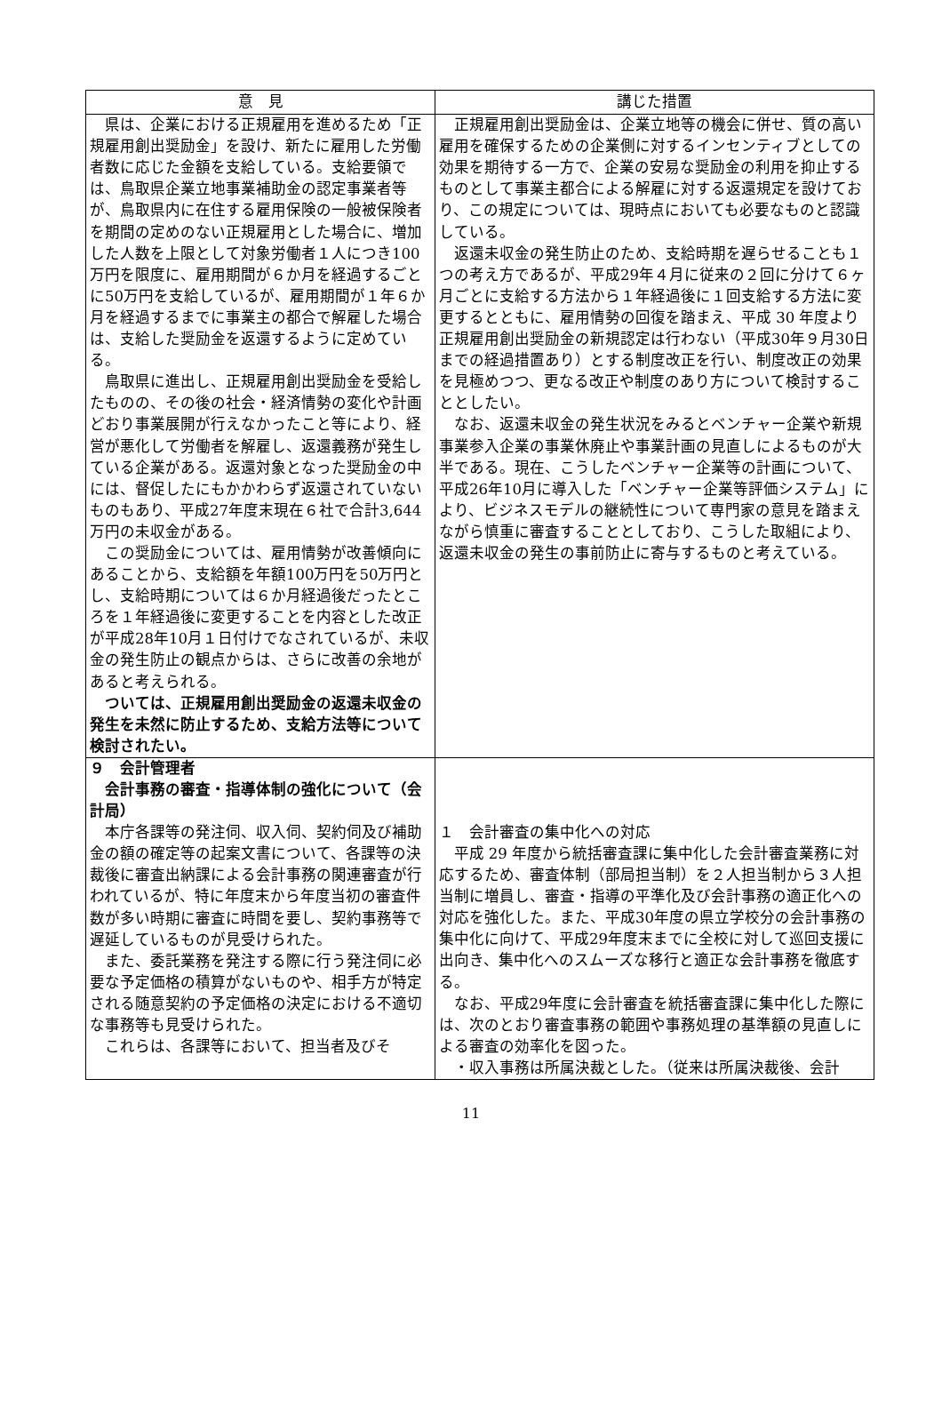| 意 見 | 講じた措置 |
| --- | --- |
| 県は、企業における正規雇用を進めるため「正規雇用創出奨励金」を設け、新たに雇用した労働者数に応じた金額を支給している。支給要領では、鳥取県企業立地事業補助金の認定事業者等が、鳥取県内に在住する雇用保険の一般被保険者を期間の定めのない正規雇用とした場合に、増加した人数を上限として対象労働者１人につき100万円を限度に、雇用期間が６か月を経過するごとに50万円を支給しているが、雇用期間が１年６か月を経過するまでに事業主の都合で解雇した場合は、支給した奨励金を返還するように定めている。 鳥取県に進出し、正規雇用創出奨励金を受給したものの、その後の社会・経済情勢の変化や計画どおり事業展開が行えなかったこと等により、経営が悪化して労働者を解雇し、返還義務が発生している企業がある。返還対象となった奨励金の中には、督促したにもかかわらず返還されていないものもあり、平成27年度末現在６社で合計3,644万円の未収金がある。 この奨励金については、雇用情勢が改善傾向にあることから、支給額を年額100万円を50万円とし、支給時期については６か月経過後だったところを１年経過後に変更することを内容とした改正が平成28年10月１日付けでなされているが、未収金の発生防止の観点からは、さらに改善の余地があると考えられる。 ついては、正規雇用創出奨励金の返還未収金の発生を未然に防止するため、支給方法等について検討されたい。 | 正規雇用創出奨励金は、企業立地等の機会に併せ、質の高い雇用を確保するための企業側に対するインセンティブとしての効果を期待する一方で、企業の安易な奨励金の利用を抑止するものとして事業主都合による解雇に対する返還規定を設けており、この規定については、現時点においても必要なものと認識している。 返還未収金の発生防止のため、支給時期を遅らせることも１つの考え方であるが、平成29年４月に従来の２回に分けて６ヶ月ごとに支給する方法から１年経過後に１回支給する方法に変更するとともに、雇用情勢の回復を踏まえ、平成 30 年度より正規雇用創出奨励金の新規認定は行わない（平成30年９月30日までの経過措置あり）とする制度改正を行い、制度改正の効果を見極めつつ、更なる改正や制度のあり方について検討することとしたい。 なお、返還未収金の発生状況をみるとベンチャー企業や新規事業参入企業の事業休廃止や事業計画の見直しによるものが大半である。現在、こうしたベンチャー企業等の計画について、平成26年10月に導入した「ベンチャー企業等評価システム」により、ビジネスモデルの継続性について専門家の意見を踏まえながら慎重に審査することとしており、こうした取組により、返還未収金の発生の事前防止に寄与するものと考えている。 |
| ９ 会計管理者 会計事務の審査・指導体制の強化について（会計局） 本庁各課等の発注伺、収入伺、契約伺及び補助金の額の確定等の起案文書について、各課等の決裁後に審査出納課による会計事務の関連審査が行われているが、特に年度末から年度当初の審査件数が多い時期に審査に時間を要し、契約事務等で遅延しているものが見受けられた。 また、委託業務を発注する際に行う発注伺に必要な予定価格の積算がないものや、相手方が特定される随意契約の予定価格の決定における不適切な事務等も見受けられた。 これらは、各課等において、担当者及びそ | １ 会計審査の集中化への対応 平成 29 年度から統括審査課に集中化した会計審査業務に対応するため、審査体制（部局担当制）を２人担当制から３人担当制に増員し、審査・指導の平準化及び会計事務の適正化への対応を強化した。また、平成30年度の県立学校分の会計事務の集中化に向けて、平成29年度末までに全校に対して巡回支援に出向き、集中化へのスムーズな移行と適正な会計事務を徹底する。 なお、平成29年度に会計審査を統括審査課に集中化した際には、次のとおり審査事務の範囲や事務処理の基準額の見直しによる審査の効率化を図った。 ・収入事務は所属決裁とした。（従来は所属決裁後、会計 |
11